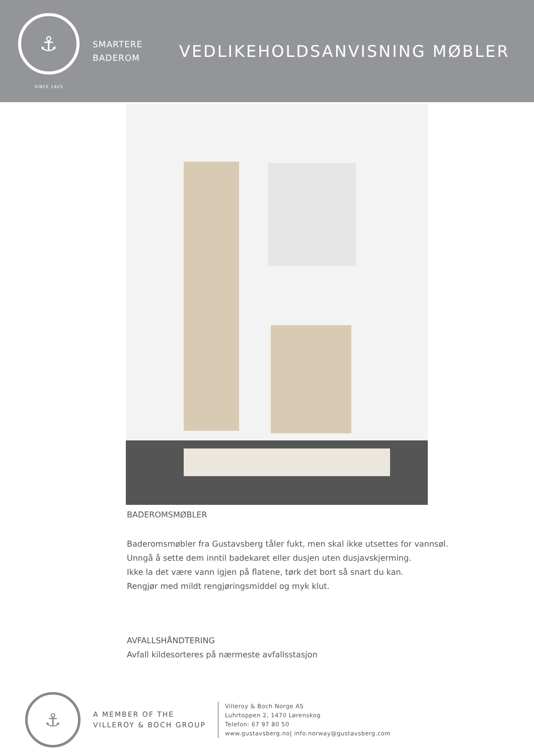⚓
SINCE 1825
SMARTERE
BADEROM
VEDLIKEHOLDSANVISNING MØBLER
BADEROMSMØBLER
Baderomsmøbler fra Gustavsberg tåler fukt, men skal ikke utsettes for vannsøl.
Unngå å sette dem inntil badekaret eller dusjen uten dusjavskjerming.
Ikke la det være vann igjen på flatene, tørk det bort så snart du kan.
Rengjør med mildt rengjøringsmiddel og myk klut.
AVFALLSHÅNDTERING
Avfall kildesorteres på nærmeste avfallsstasjon
⚓
A MEMBER OF THE
VILLEROY & BOCH GROUP
Villeroy & Boch Norge AS
Luhrtoppen 2, 1470 Lørenskog
Telefon: 67 97 80 50
www.gustavsberg.no| info.norway@gustavsberg.com